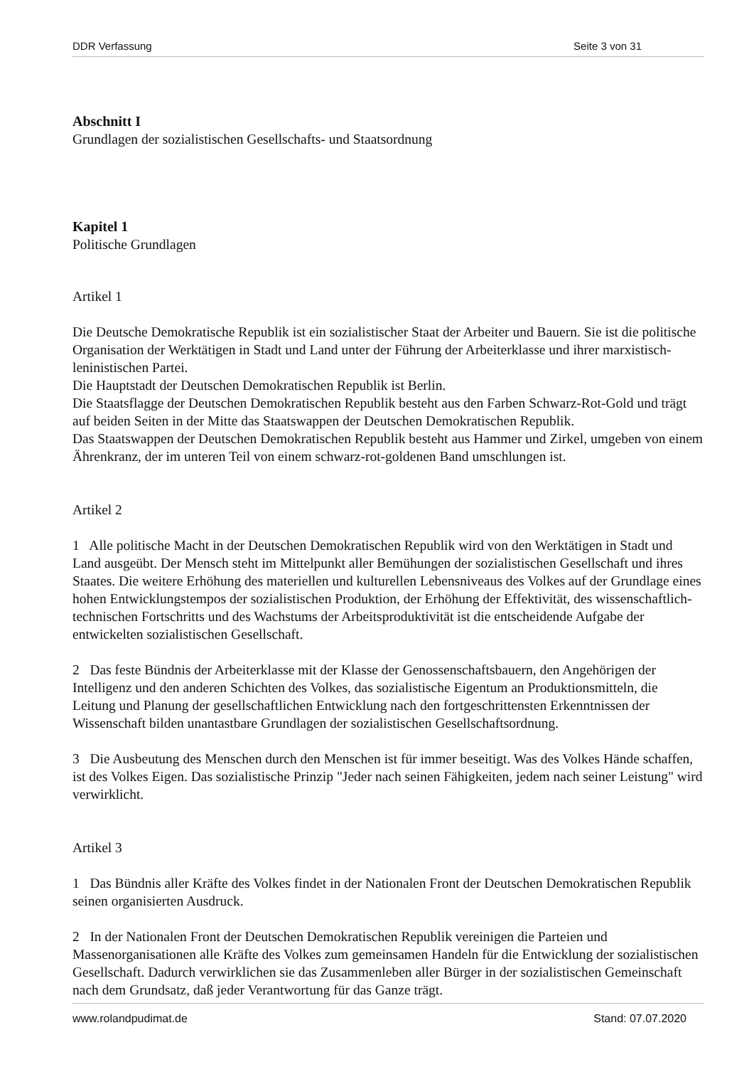DDR Verfassung Seite 3 von 31
Abschnitt I
Grundlagen der sozialistischen Gesellschafts- und Staatsordnung
Kapitel 1
Politische Grundlagen
Artikel 1
Die Deutsche Demokratische Republik ist ein sozialistischer Staat der Arbeiter und Bauern. Sie ist die politische Organisation der Werktätigen in Stadt und Land unter der Führung der Arbeiterklasse und ihrer marxistisch-leninistischen Partei.
Die Hauptstadt der Deutschen Demokratischen Republik ist Berlin.
Die Staatsflagge der Deutschen Demokratischen Republik besteht aus den Farben Schwarz-Rot-Gold und trägt auf beiden Seiten in der Mitte das Staatswappen der Deutschen Demokratischen Republik.
Das Staatswappen der Deutschen Demokratischen Republik besteht aus Hammer und Zirkel, umgeben von einem Ährenkranz, der im unteren Teil von einem schwarz-rot-goldenen Band umschlungen ist.
Artikel 2
1 Alle politische Macht in der Deutschen Demokratischen Republik wird von den Werktätigen in Stadt und Land ausgeübt. Der Mensch steht im Mittelpunkt aller Bemühungen der sozialistischen Gesellschaft und ihres Staates. Die weitere Erhöhung des materiellen und kulturellen Lebensniveaus des Volkes auf der Grundlage eines hohen Entwicklungstempos der sozialistischen Produktion, der Erhöhung der Effektivität, des wissenschaftlich-technischen Fortschritts und des Wachstums der Arbeitsproduktivität ist die entscheidende Aufgabe der entwickelten sozialistischen Gesellschaft.
2 Das feste Bündnis der Arbeiterklasse mit der Klasse der Genossenschaftsbauern, den Angehörigen der Intelligenz und den anderen Schichten des Volkes, das sozialistische Eigentum an Produktionsmitteln, die Leitung und Planung der gesellschaftlichen Entwicklung nach den fortgeschrittensten Erkenntnissen der Wissenschaft bilden unantastbare Grundlagen der sozialistischen Gesellschaftsordnung.
3 Die Ausbeutung des Menschen durch den Menschen ist für immer beseitigt. Was des Volkes Hände schaffen, ist des Volkes Eigen. Das sozialistische Prinzip "Jeder nach seinen Fähigkeiten, jedem nach seiner Leistung" wird verwirklicht.
Artikel 3
1 Das Bündnis aller Kräfte des Volkes findet in der Nationalen Front der Deutschen Demokratischen Republik seinen organisierten Ausdruck.
2 In der Nationalen Front der Deutschen Demokratischen Republik vereinigen die Parteien und Massenorganisationen alle Kräfte des Volkes zum gemeinsamen Handeln für die Entwicklung der sozialistischen Gesellschaft. Dadurch verwirklichen sie das Zusammenleben aller Bürger in der sozialistischen Gemeinschaft nach dem Grundsatz, daß jeder Verantwortung für das Ganze trägt.
www.rolandpudimat.de Stand: 07.07.2020